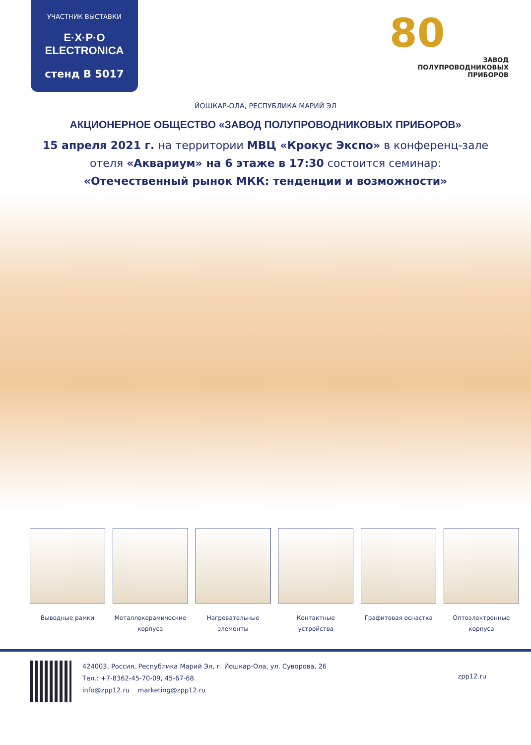УЧАСТНИК ВЫСТАВКИ
E·X·P·O ELECTRONICA
стенд В 5017
80
ЗАВОД
ПОЛУПРОВОДНИКОВЫХ
ПРИБОРОВ
ЙОШКАР-ОЛА, РЕСПУБЛИКА МАРИЙ ЭЛ
АКЦИОНЕРНОЕ ОБЩЕСТВО «ЗАВОД ПОЛУПРОВОДНИКОВЫХ ПРИБОРОВ»
15 апреля 2021 г. на территории МВЦ «Крокус Экспо» в конференц-зале
отеля «Аквариум» на 6 этаже в 17:30 состоится семинар:
«Отечественный рынок МКК: тенденции и возможности»
Выводные рамки Металлокерамические корпуса
Нагревательные элементы
Контактные устройства Графитовая оснастка Оптоэлектронные корпуса
424003, Россия, Республика Марий Эл, г. Йошкар-Ола, ул. Суворова, 26
Тел.: +7-8362-45-70-09, 45-67-68.
info@zpp12.ru marketing@zpp12.ru
zpp12.ru